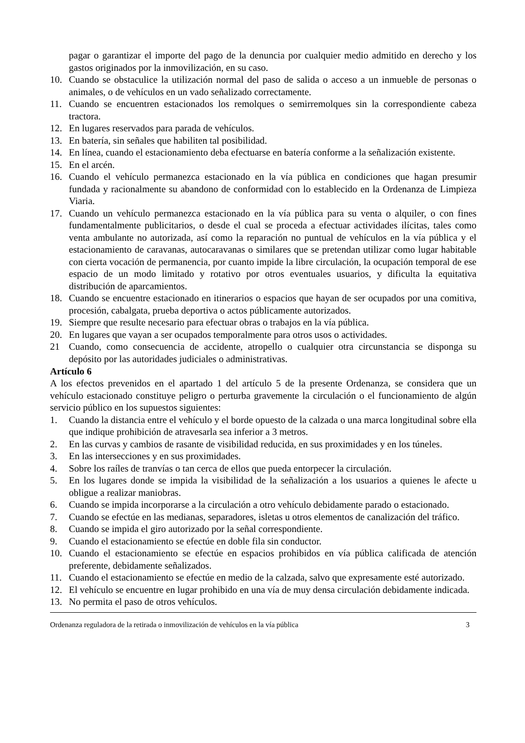pagar o garantizar el importe del pago de la denuncia por cualquier medio admitido en derecho y los gastos originados por la inmovilización, en su caso.
10. Cuando se obstaculice la utilización normal del paso de salida o acceso a un inmueble de personas o animales, o de vehículos en un vado señalizado correctamente.
11. Cuando se encuentren estacionados los remolques o semirremolques sin la correspondiente cabeza tractora.
12. En lugares reservados para parada de vehículos.
13. En batería, sin señales que habiliten tal posibilidad.
14. En línea, cuando el estacionamiento deba efectuarse en batería conforme a la señalización existente.
15. En el arcén.
16. Cuando el vehículo permanezca estacionado en la vía pública en condiciones que hagan presumir fundada y racionalmente su abandono de conformidad con lo establecido en la Ordenanza de Limpieza Viaria.
17. Cuando un vehículo permanezca estacionado en la vía pública para su venta o alquiler, o con fines fundamentalmente publicitarios, o desde el cual se proceda a efectuar actividades ilícitas, tales como venta ambulante no autorizada, así como la reparación no puntual de vehículos en la vía pública y el estacionamiento de caravanas, autocaravanas o similares que se pretendan utilizar como lugar habitable con cierta vocación de permanencia, por cuanto impide la libre circulación, la ocupación temporal de ese espacio de un modo limitado y rotativo por otros eventuales usuarios, y dificulta la equitativa distribución de aparcamientos.
18. Cuando se encuentre estacionado en itinerarios o espacios que hayan de ser ocupados por una comitiva, procesión, cabalgata, prueba deportiva o actos públicamente autorizados.
19. Siempre que resulte necesario para efectuar obras o trabajos en la vía pública.
20. En lugares que vayan a ser ocupados temporalmente para otros usos o actividades.
21 Cuando, como consecuencia de accidente, atropello o cualquier otra circunstancia se disponga su depósito por las autoridades judiciales o administrativas.
Artículo 6
A los efectos prevenidos en el apartado 1 del artículo 5 de la presente Ordenanza, se considera que un vehículo estacionado constituye peligro o perturba gravemente la circulación o el funcionamiento de algún servicio público en los supuestos siguientes:
1. Cuando la distancia entre el vehículo y el borde opuesto de la calzada o una marca longitudinal sobre ella que indique prohibición de atravesarla sea inferior a 3 metros.
2. En las curvas y cambios de rasante de visibilidad reducida, en sus proximidades y en los túneles.
3. En las intersecciones y en sus proximidades.
4. Sobre los raíles de tranvías o tan cerca de ellos que pueda entorpecer la circulación.
5. En los lugares donde se impida la visibilidad de la señalización a los usuarios a quienes le afecte u obligue a realizar maniobras.
6. Cuando se impida incorporarse a la circulación a otro vehículo debidamente parado o estacionado.
7. Cuando se efectúe en las medianas, separadores, isletas u otros elementos de canalización del tráfico.
8. Cuando se impida el giro autorizado por la señal correspondiente.
9. Cuando el estacionamiento se efectúe en doble fila sin conductor.
10. Cuando el estacionamiento se efectúe en espacios prohibidos en vía pública calificada de atención preferente, debidamente señalizados.
11. Cuando el estacionamiento se efectúe en medio de la calzada, salvo que expresamente esté autorizado.
12. El vehículo se encuentre en lugar prohibido en una vía de muy densa circulación debidamente indicada.
13. No permita el paso de otros vehículos.
Ordenanza reguladora de la retirada o inmovilización de vehículos en la vía pública 3